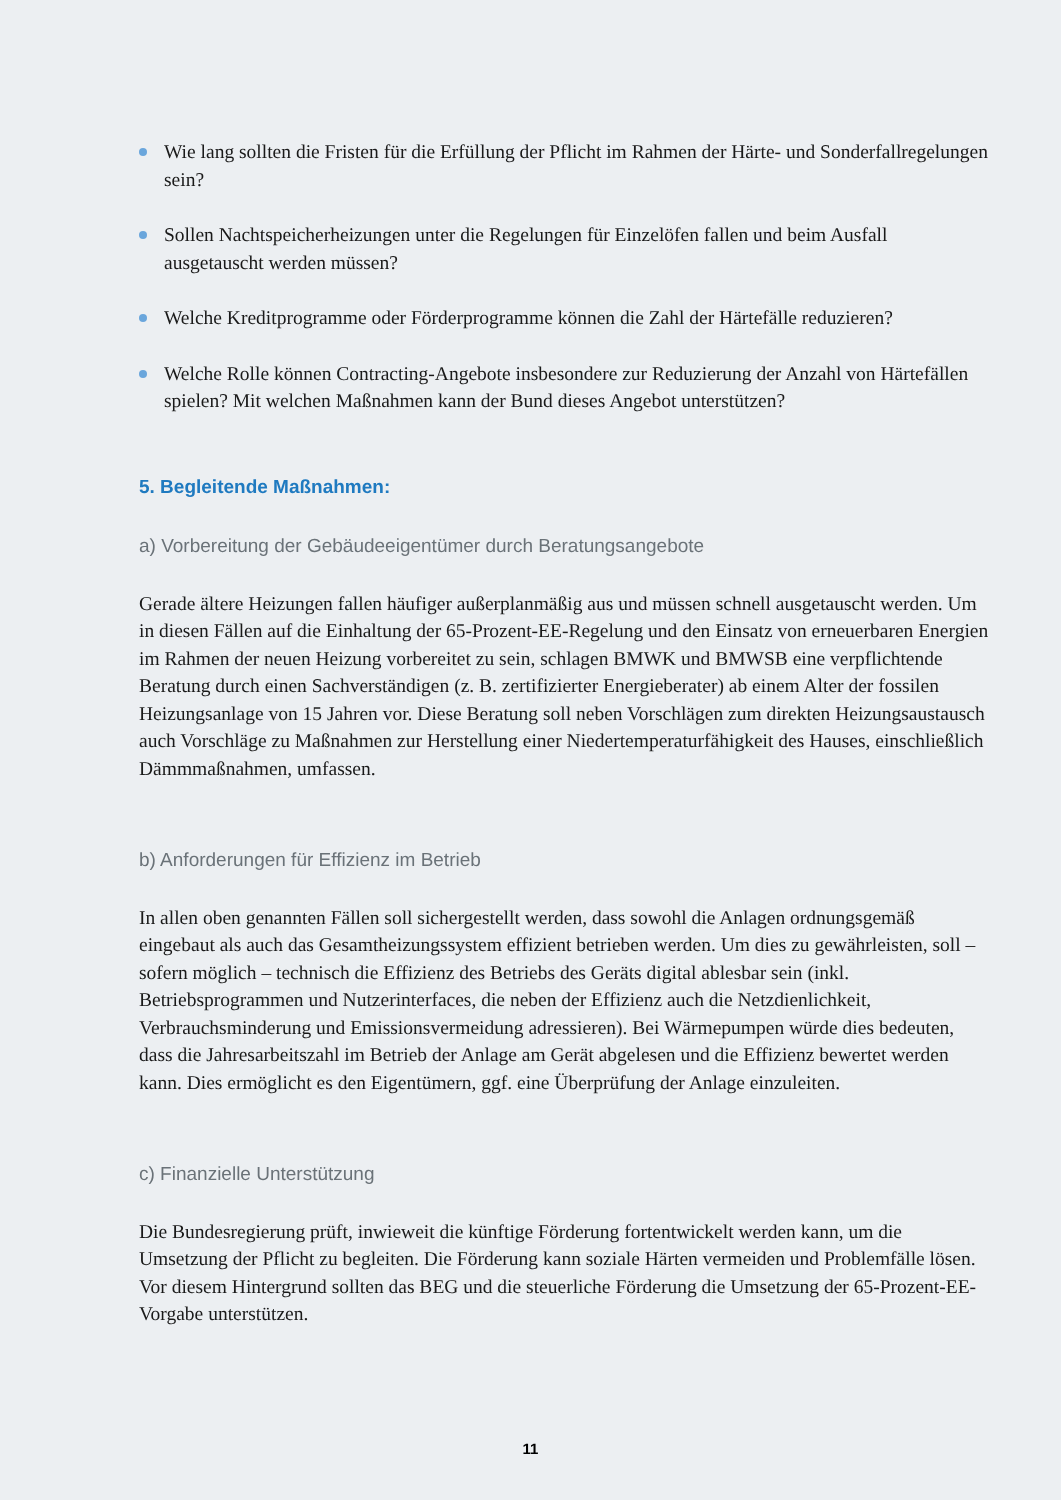Wie lang sollten die Fristen für die Erfüllung der Pflicht im Rahmen der Härte- und Sonderfallregelungen sein?
Sollen Nachtspeicherheizungen unter die Regelungen für Einzelöfen fallen und beim Ausfall ausgetauscht werden müssen?
Welche Kreditprogramme oder Förderprogramme können die Zahl der Härtefälle reduzieren?
Welche Rolle können Contracting-Angebote insbesondere zur Reduzierung der Anzahl von Härtefällen spielen? Mit welchen Maßnahmen kann der Bund dieses Angebot unterstützen?
5. Begleitende Maßnahmen:
a) Vorbereitung der Gebäudeeigentümer durch Beratungsangebote
Gerade ältere Heizungen fallen häufiger außerplanmäßig aus und müssen schnell ausgetauscht werden. Um in diesen Fällen auf die Einhaltung der 65-Prozent-EE-Regelung und den Einsatz von erneuerbaren Energien im Rahmen der neuen Heizung vorbereitet zu sein, schlagen BMWK und BMWSB eine verpflichtende Beratung durch einen Sachverständigen (z. B. zertifizierter Energieberater) ab einem Alter der fossilen Heizungsanlage von 15 Jahren vor. Diese Beratung soll neben Vorschlägen zum direkten Heizungsaustausch auch Vorschläge zu Maßnahmen zur Herstellung einer Niedertemperaturfähigkeit des Hauses, einschließlich Dämmmaßnahmen, umfassen.
b) Anforderungen für Effizienz im Betrieb
In allen oben genannten Fällen soll sichergestellt werden, dass sowohl die Anlagen ordnungsgemäß eingebaut als auch das Gesamtheizungssystem effizient betrieben werden. Um dies zu gewährleisten, soll – sofern möglich – technisch die Effizienz des Betriebs des Geräts digital ablesbar sein (inkl. Betriebsprogrammen und Nutzerinterfaces, die neben der Effizienz auch die Netzdienlichkeit, Verbrauchsminderung und Emissionsvermeidung adressieren). Bei Wärmepumpen würde dies bedeuten, dass die Jahresarbeitszahl im Betrieb der Anlage am Gerät abgelesen und die Effizienz bewertet werden kann. Dies ermöglicht es den Eigentümern, ggf. eine Überprüfung der Anlage einzuleiten.
c) Finanzielle Unterstützung
Die Bundesregierung prüft, inwieweit die künftige Förderung fortentwickelt werden kann, um die Umsetzung der Pflicht zu begleiten. Die Förderung kann soziale Härten vermeiden und Problemfälle lösen. Vor diesem Hintergrund sollten das BEG und die steuerliche Förderung die Umsetzung der 65-Prozent-EE-Vorgabe unterstützen.
11